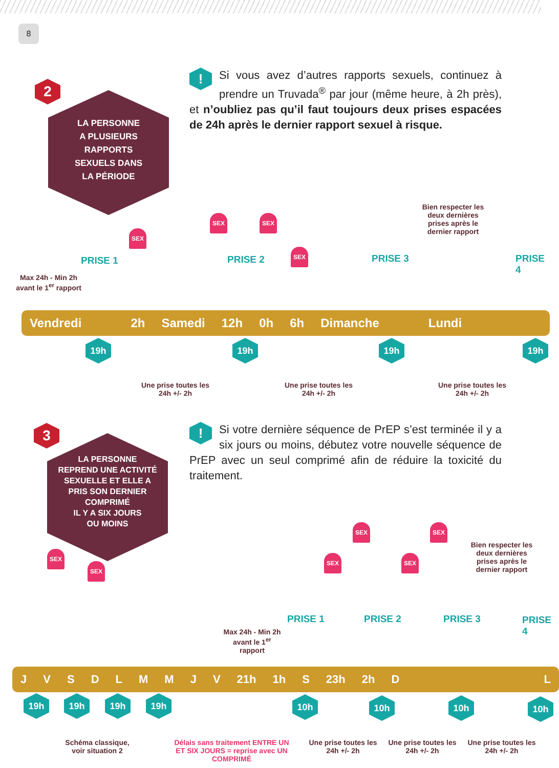8
2
LA PERSONNE
A PLUSIEURS
RAPPORTS
SEXUELS DANS
LA PÉRIODE
! Si vous avez d’autres rapports sexuels, continuez à prendre un Truvada<sup>®</sup> par jour (même heure, à 2h près), et n’oubliez pas qu’il faut toujours deux prises espacées de 24h après le dernier rapport sexuel à risque.
Bien respecter les deux dernières prises après le dernier rapport
SEX
SEX SEX
SEX
PRISE 1 PRISE 2 PRISE 3 PRISE 4
Max 24h - Min 2h avant le 1<sup>er</sup> rapport
Vendredi 2h Samedi 12h 0h 6h Dimanche Lundi
19h 19h 19h 19h
Une prise toutes les 24h +/- 2h
Une prise toutes les 24h +/- 2h
Une prise toutes les 24h +/- 2h
3
LA PERSONNE
REPREND UNE ACTIVITÉ
SEXUELLE ET ELLE A
PRIS SON DERNIER
COMPRIMÉ
IL Y A SIX JOURS
OU MOINS
! Si votre dernière séquence de PrEP s’est terminée il y a six jours ou moins, débutez votre nouvelle séquence de PrEP avec un seul comprimé afin de réduire la toxicité du traitement.
Bien respecter les deux dernières prises après le dernier rapport
SEX
SEX
SEX
SEX
SEX
SEX
PRISE 1 PRISE 2 PRISE 3 PRISE 4
Max 24h - Min 2h avant le 1<sup>er</sup> rapport
JVSDLMMJV 21h 1h S 23h 2h D L
19h 19h 19h 19h 10h 10h 10h 10h
Schéma classique, voir situation 2
Délais sans traitement ENTRE UN ET SIX JOURS = reprise avec UN COMPRIMÉ
Une prise toutes les 24h +/- 2h
Une prise toutes les 24h +/- 2h
Une prise toutes les 24h +/- 2h